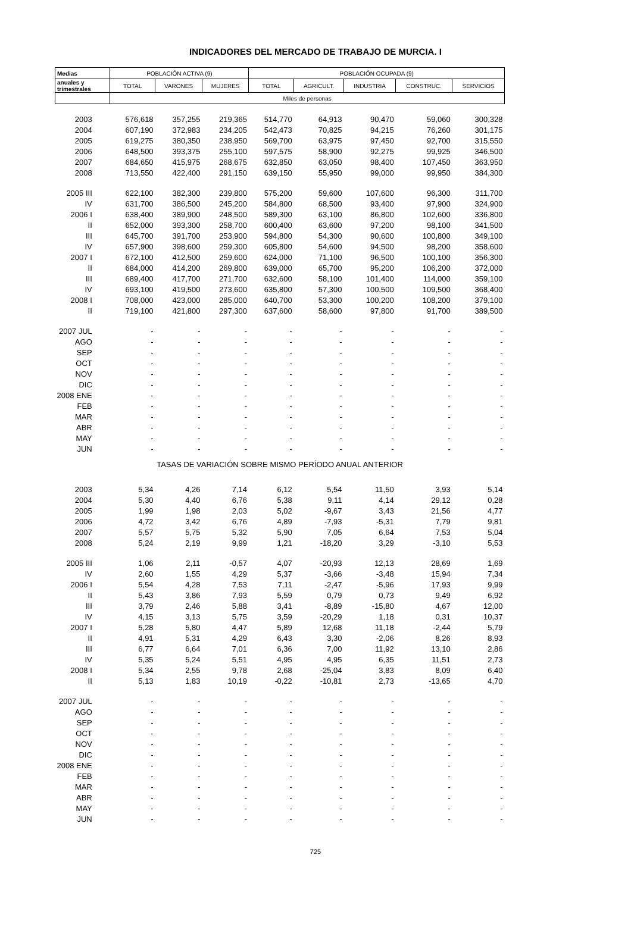INDICADORES DEL MERCADO DE TRABAJO DE MURCIA. I
| Medias | POBLACIÓN ACTIVA (9) | | | POBLACIÓN OCUPADA (9) | | | | |
| --- | --- | --- | --- | --- | --- | --- | --- | --- |
| anuales y trimestrales | TOTAL | VARONES | MUJERES | TOTAL | AGRICULT. | INDUSTRIA | CONSTRUC. | SERVICIOS |
| | Miles de personas | | | | | | | |
| 2003 | 576,618 | 357,255 | 219,365 | 514,770 | 64,913 | 90,470 | 59,060 | 300,328 |
| 2004 | 607,190 | 372,983 | 234,205 | 542,473 | 70,825 | 94,215 | 76,260 | 301,175 |
| 2005 | 619,275 | 380,350 | 238,950 | 569,700 | 63,975 | 97,450 | 92,700 | 315,550 |
| 2006 | 648,500 | 393,375 | 255,100 | 597,575 | 58,900 | 92,275 | 99,925 | 346,500 |
| 2007 | 684,650 | 415,975 | 268,675 | 632,850 | 63,050 | 98,400 | 107,450 | 363,950 |
| 2008 | 713,550 | 422,400 | 291,150 | 639,150 | 55,950 | 99,000 | 99,950 | 384,300 |
| 2005 III | 622,100 | 382,300 | 239,800 | 575,200 | 59,600 | 107,600 | 96,300 | 311,700 |
| IV | 631,700 | 386,500 | 245,200 | 584,800 | 68,500 | 93,400 | 97,900 | 324,900 |
| 2006 I | 638,400 | 389,900 | 248,500 | 589,300 | 63,100 | 86,800 | 102,600 | 336,800 |
| II | 652,000 | 393,300 | 258,700 | 600,400 | 63,600 | 97,200 | 98,100 | 341,500 |
| III | 645,700 | 391,700 | 253,900 | 594,800 | 54,300 | 90,600 | 100,800 | 349,100 |
| IV | 657,900 | 398,600 | 259,300 | 605,800 | 54,600 | 94,500 | 98,200 | 358,600 |
| 2007 I | 672,100 | 412,500 | 259,600 | 624,000 | 71,100 | 96,500 | 100,100 | 356,300 |
| II | 684,000 | 414,200 | 269,800 | 639,000 | 65,700 | 95,200 | 106,200 | 372,000 |
| III | 689,400 | 417,700 | 271,700 | 632,600 | 58,100 | 101,400 | 114,000 | 359,100 |
| IV | 693,100 | 419,500 | 273,600 | 635,800 | 57,300 | 100,500 | 109,500 | 368,400 |
| 2008 I | 708,000 | 423,000 | 285,000 | 640,700 | 53,300 | 100,200 | 108,200 | 379,100 |
| II | 719,100 | 421,800 | 297,300 | 637,600 | 58,600 | 97,800 | 91,700 | 389,500 |
| 2007 JUL | - | - | - | - | - | - | - | - |
| AGO | - | - | - | - | - | - | - | - |
| SEP | - | - | - | - | - | - | - | - |
| OCT | - | - | - | - | - | - | - | - |
| NOV | - | - | - | - | - | - | - | - |
| DIC | - | - | - | - | - | - | - | - |
| 2008 ENE | - | - | - | - | - | - | - | - |
| FEB | - | - | - | - | - | - | - | - |
| MAR | - | - | - | - | - | - | - | - |
| ABR | - | - | - | - | - | - | - | - |
| MAY | - | - | - | - | - | - | - | - |
| JUN | - | - | - | - | - | - | - | - |
| TASAS DE VARIACIÓN SOBRE MISMO PERÍODO ANUAL ANTERIOR | | | | | | | | |
| 2003 | 5,34 | 4,26 | 7,14 | 6,12 | 5,54 | 11,50 | 3,93 | 5,14 |
| 2004 | 5,30 | 4,40 | 6,76 | 5,38 | 9,11 | 4,14 | 29,12 | 0,28 |
| 2005 | 1,99 | 1,98 | 2,03 | 5,02 | -9,67 | 3,43 | 21,56 | 4,77 |
| 2006 | 4,72 | 3,42 | 6,76 | 4,89 | -7,93 | -5,31 | 7,79 | 9,81 |
| 2007 | 5,57 | 5,75 | 5,32 | 5,90 | 7,05 | 6,64 | 7,53 | 5,04 |
| 2008 | 5,24 | 2,19 | 9,99 | 1,21 | -18,20 | 3,29 | -3,10 | 5,53 |
| 2005 III | 1,06 | 2,11 | -0,57 | 4,07 | -20,93 | 12,13 | 28,69 | 1,69 |
| IV | 2,60 | 1,55 | 4,29 | 5,37 | -3,66 | -3,48 | 15,94 | 7,34 |
| 2006 I | 5,54 | 4,28 | 7,53 | 7,11 | -2,47 | -5,96 | 17,93 | 9,99 |
| II | 5,43 | 3,86 | 7,93 | 5,59 | 0,79 | 0,73 | 9,49 | 6,92 |
| III | 3,79 | 2,46 | 5,88 | 3,41 | -8,89 | -15,80 | 4,67 | 12,00 |
| IV | 4,15 | 3,13 | 5,75 | 3,59 | -20,29 | 1,18 | 0,31 | 10,37 |
| 2007 I | 5,28 | 5,80 | 4,47 | 5,89 | 12,68 | 11,18 | -2,44 | 5,79 |
| II | 4,91 | 5,31 | 4,29 | 6,43 | 3,30 | -2,06 | 8,26 | 8,93 |
| III | 6,77 | 6,64 | 7,01 | 6,36 | 7,00 | 11,92 | 13,10 | 2,86 |
| IV | 5,35 | 5,24 | 5,51 | 4,95 | 4,95 | 6,35 | 11,51 | 2,73 |
| 2008 I | 5,34 | 2,55 | 9,78 | 2,68 | -25,04 | 3,83 | 8,09 | 6,40 |
| II | 5,13 | 1,83 | 10,19 | -0,22 | -10,81 | 2,73 | -13,65 | 4,70 |
| 2007 JUL | - | - | - | - | - | - | - | - |
| AGO | - | - | - | - | - | - | - | - |
| SEP | - | - | - | - | - | - | - | - |
| OCT | - | - | - | - | - | - | - | - |
| NOV | - | - | - | - | - | - | - | - |
| DIC | - | - | - | - | - | - | - | - |
| 2008 ENE | - | - | - | - | - | - | - | - |
| FEB | - | - | - | - | - | - | - | - |
| MAR | - | - | - | - | - | - | - | - |
| ABR | - | - | - | - | - | - | - | - |
| MAY | - | - | - | - | - | - | - | - |
| JUN | - | - | - | - | - | - | - | - |
725